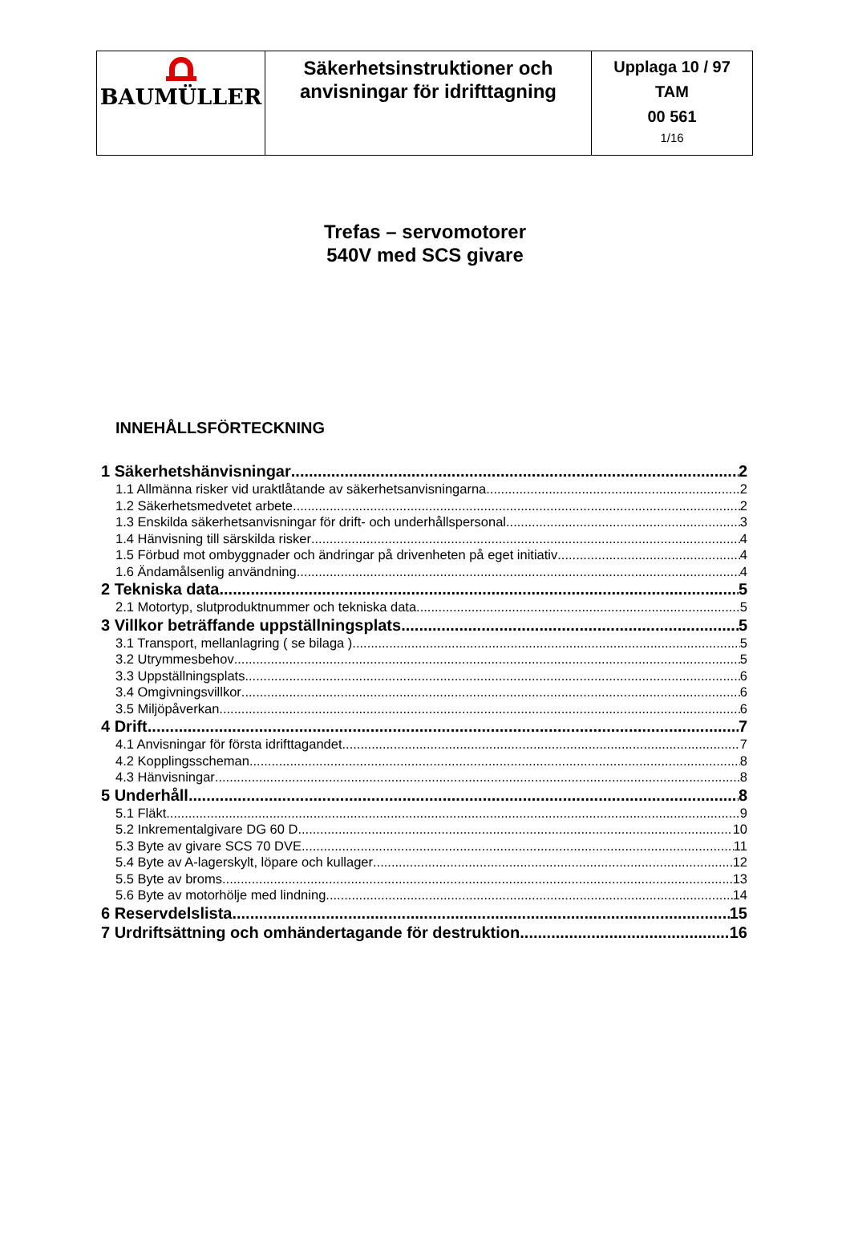| BAUMÜLLER | Säkerhetsinstruktioner och anvisningar för idrifttagning | Upplaga 10 / 97 TAM 00 561 1/16 |
Trefas – servomotorer
540V med SCS givare
INNEHÅLLSFÖRTECKNING
1 Säkerhetshänvisningar 2
1.1 Allmänna risker vid uraktlåtande av säkerhetsanvisningarna 2
1.2 Säkerhetsmedvetet arbete 2
1.3 Enskilda säkerhetsanvisningar för drift- och underhållspersonal 3
1.4 Hänvisning till särskilda risker 4
1.5 Förbud mot ombyggnader och ändringar på drivenheten på eget initiativ 4
1.6 Ändamålsenlig användning 4
2 Tekniska data 5
2.1 Motortyp, slutproduktnummer och tekniska data 5
3 Villkor beträffande uppställningsplats 5
3.1 Transport, mellanlagring ( se bilaga ) 5
3.2 Utrymmesbehov 5
3.3 Uppställningsplats 6
3.4 Omgivningsvillkor 6
3.5 Miljöpåverkan 6
4 Drift 7
4.1 Anvisningar för första idrifttagandet 7
4.2 Kopplingsscheman 8
4.3 Hänvisningar 8
5 Underhåll 8
5.1 Fläkt 9
5.2 Inkrementalgivare DG 60 D 10
5.3 Byte av givare SCS 70 DVE 11
5.4 Byte av A-lagerskylt, löpare och kullager 12
5.5 Byte av broms 13
5.6 Byte av motorhölje med lindning 14
6 Reservdelslista 15
7 Urdriftsättning och omhändertagande för destruktion 16